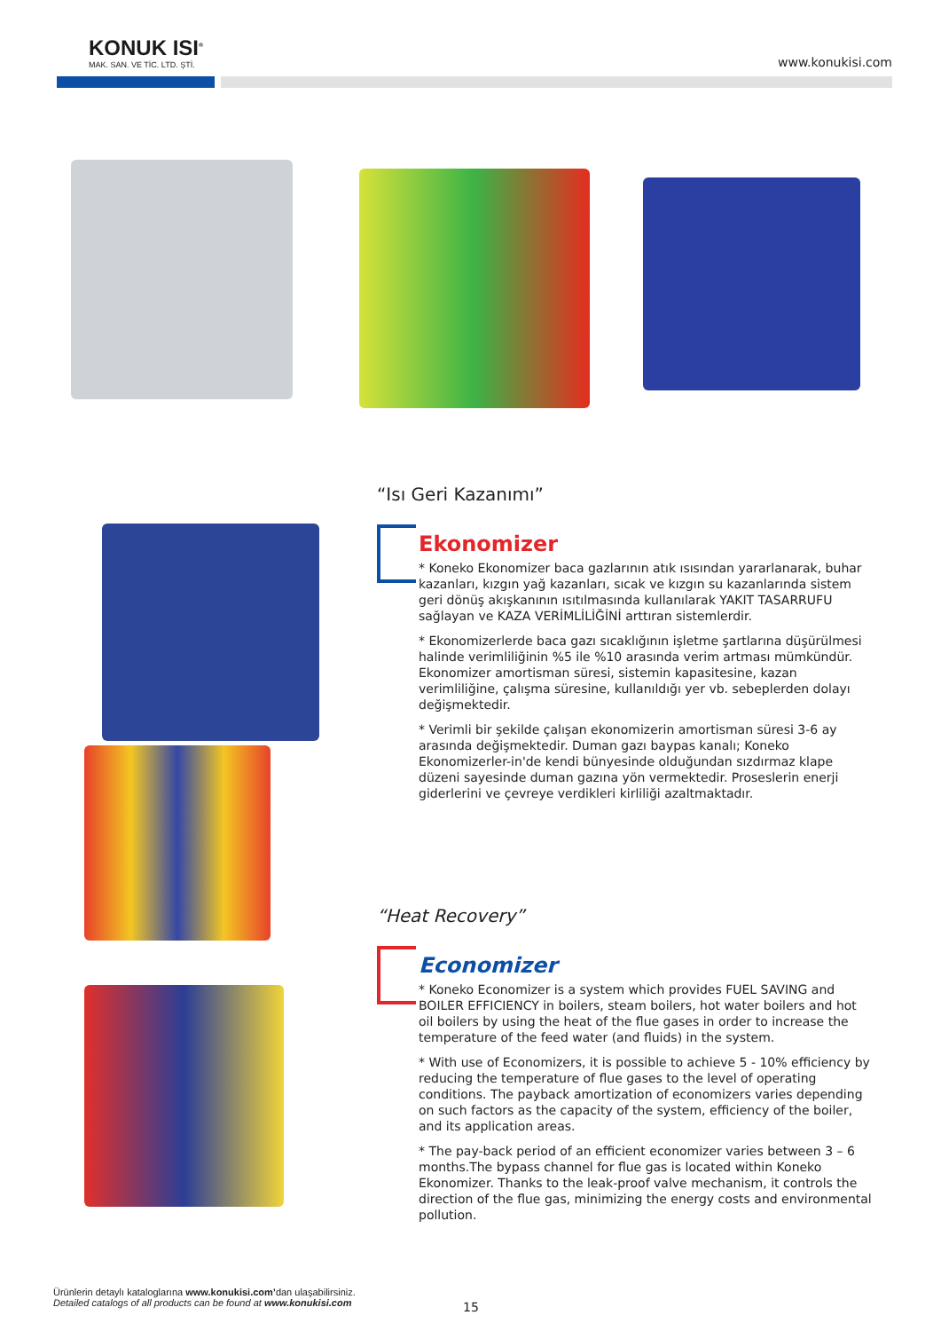KONUK ISI<sup>®</sup>
MAK. SAN. VE TİC. LTD. ŞTİ.
www.konukisi.com
“Isı Geri Kazanımı”
Ekonomizer
* Koneko Ekonomizer baca gazlarının atık ısısından yararlanarak, buhar kazanları, kızgın yağ kazanları, sıcak ve kızgın su kazanlarında sistem geri dönüş akışkanının ısıtılmasında kullanılarak YAKIT TASARRUFU sağlayan ve KAZA VERİMLİLİĞİNİ arttıran sistemlerdir.
* Ekonomizerlerde baca gazı sıcaklığının işletme şartlarına düşürülmesi halinde verimliliğinin %5 ile %10 arasında verim artması mümkündür. Ekonomizer amortisman süresi, sistemin kapasitesine, kazan verimliliğine, çalışma süresine, kullanıldığı yer vb. sebeplerden dolayı değişmektedir.
* Verimli bir şekilde çalışan ekonomizerin amortisman süresi 3-6 ay arasında değişmektedir. Duman gazı baypas kanalı; Koneko Ekonomizerler-in'de kendi bünyesinde olduğundan sızdırmaz klape düzeni sayesinde duman gazına yön vermektedir. Proseslerin enerji giderlerini ve çevreye verdikleri kirliliği azaltmaktadır.
“Heat Recovery”
Economizer
* Koneko Economizer is a system which provides FUEL SAVING and BOILER EFFICIENCY in boilers, steam boilers, hot water boilers and hot oil boilers by using the heat of the flue gases in order to increase the temperature of the feed water (and fluids) in the system.
* With use of Economizers, it is possible to achieve 5 - 10% efficiency by reducing the temperature of flue gases to the level of operating conditions. The payback amortization of economizers varies depending on such factors as the capacity of the system, efficiency of the boiler, and its application areas.
* The pay-back period of an efficient economizer varies between 3 – 6 months.The bypass channel for flue gas is located within Koneko Ekonomizer. Thanks to the leak-proof valve mechanism, it controls the direction of the flue gas, minimizing the energy costs and environmental pollution.
Ürünlerin detaylı kataloglarına www.konukisi.com’dan ulaşabilirsiniz.
Detailed catalogs of all products can be found at www.konukisi.com
15